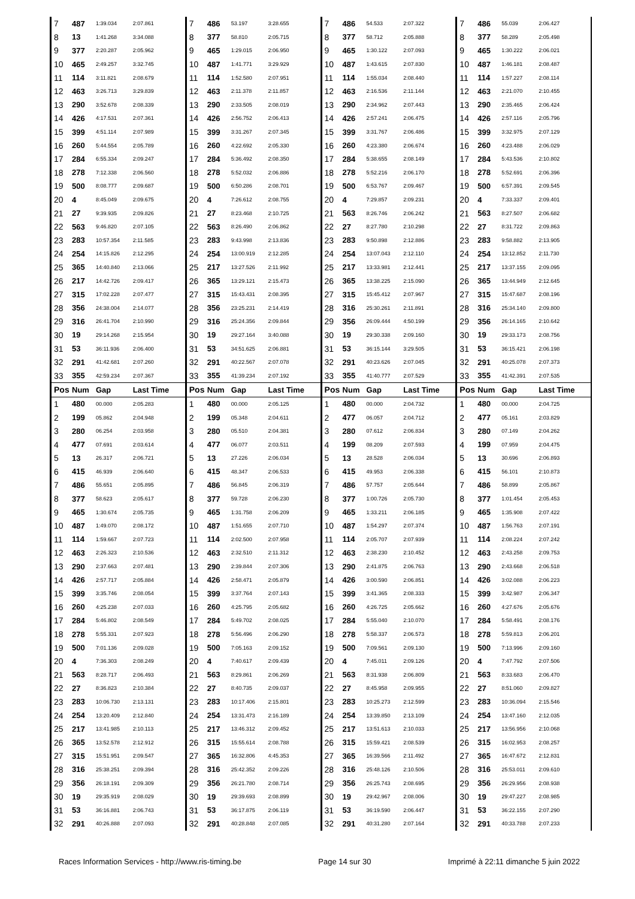| 7 | 487 | 1:39.034 | 2:07.861 | 7 | 486 | 53.197 | 3:28.655 | 7 | 486 | 54.533 | 2:07.322 | 7 | 486 | 55.039 | 2:06.427 |
| 8 | 13 | 1:41.268 | 3:34.088 | 8 | 377 | 58.810 | 2:05.715 | 8 | 377 | 58.712 | 2:05.888 | 8 | 377 | 58.289 | 2:05.498 |
| 9 | 377 | 2:20.287 | 2:05.962 | 9 | 465 | 1:29.015 | 2:06.950 | 9 | 465 | 1:30.122 | 2:07.093 | 9 | 465 | 1:30.222 | 2:06.021 |
| 10 | 465 | 2:49.257 | 3:32.745 | 10 | 487 | 1:41.771 | 3:29.929 | 10 | 487 | 1:43.615 | 2:07.830 | 10 | 487 | 1:46.181 | 2:08.487 |
| 11 | 114 | 3:11.821 | 2:08.679 | 11 | 114 | 1:52.580 | 2:07.951 | 11 | 114 | 1:55.034 | 2:08.440 | 11 | 114 | 1:57.227 | 2:08.114 |
| 12 | 463 | 3:26.713 | 3:29.839 | 12 | 463 | 2:11.378 | 2:11.857 | 12 | 463 | 2:16.536 | 2:11.144 | 12 | 463 | 2:21.070 | 2:10.455 |
| 13 | 290 | 3:52.678 | 2:08.339 | 13 | 290 | 2:33.505 | 2:08.019 | 13 | 290 | 2:34.962 | 2:07.443 | 13 | 290 | 2:35.465 | 2:06.424 |
| 14 | 426 | 4:17.531 | 2:07.361 | 14 | 426 | 2:56.752 | 2:06.413 | 14 | 426 | 2:57.241 | 2:06.475 | 14 | 426 | 2:57.116 | 2:05.796 |
| 15 | 399 | 4:51.114 | 2:07.989 | 15 | 399 | 3:31.267 | 2:07.345 | 15 | 399 | 3:31.767 | 2:06.486 | 15 | 399 | 3:32.975 | 2:07.129 |
| 16 | 260 | 5:44.554 | 2:05.789 | 16 | 260 | 4:22.692 | 2:05.330 | 16 | 260 | 4:23.380 | 2:06.674 | 16 | 260 | 4:23.488 | 2:06.029 |
| 17 | 284 | 6:55.334 | 2:09.247 | 17 | 284 | 5:36.492 | 2:08.350 | 17 | 284 | 5:38.655 | 2:08.149 | 17 | 284 | 5:43.536 | 2:10.802 |
| 18 | 278 | 7:12.338 | 2:06.560 | 18 | 278 | 5:52.032 | 2:06.886 | 18 | 278 | 5:52.216 | 2:06.170 | 18 | 278 | 5:52.691 | 2:06.396 |
| 19 | 500 | 8:08.777 | 2:09.687 | 19 | 500 | 6:50.286 | 2:08.701 | 19 | 500 | 6:53.767 | 2:09.467 | 19 | 500 | 6:57.391 | 2:09.545 |
| 20 | 4 | 8:45.049 | 2:09.675 | 20 | 4 | 7:26.612 | 2:08.755 | 20 | 4 | 7:29.857 | 2:09.231 | 20 | 4 | 7:33.337 | 2:09.401 |
| 21 | 27 | 9:39.935 | 2:09.826 | 21 | 27 | 8:23.468 | 2:10.725 | 21 | 563 | 8:26.746 | 2:06.242 | 21 | 563 | 8:27.507 | 2:06.682 |
| 22 | 563 | 9:46.820 | 2:07.105 | 22 | 563 | 8:26.490 | 2:06.862 | 22 | 27 | 8:27.780 | 2:10.298 | 22 | 27 | 8:31.722 | 2:09.863 |
| 23 | 283 | 10:57.354 | 2:11.585 | 23 | 283 | 9:43.998 | 2:13.836 | 23 | 283 | 9:50.898 | 2:12.886 | 23 | 283 | 9:58.882 | 2:13.905 |
| 24 | 254 | 14:15.826 | 2:12.295 | 24 | 254 | 13:00.919 | 2:12.285 | 24 | 254 | 13:07.043 | 2:12.110 | 24 | 254 | 13:12.852 | 2:11.730 |
| 25 | 365 | 14:40.840 | 2:13.066 | 25 | 217 | 13:27.526 | 2:11.992 | 25 | 217 | 13:33.981 | 2:12.441 | 25 | 217 | 13:37.155 | 2:09.095 |
| 26 | 217 | 14:42.726 | 2:09.417 | 26 | 365 | 13:29.121 | 2:15.473 | 26 | 365 | 13:38.225 | 2:15.090 | 26 | 365 | 13:44.949 | 2:12.645 |
| 27 | 315 | 17:02.228 | 2:07.477 | 27 | 315 | 15:43.431 | 2:08.395 | 27 | 315 | 15:45.412 | 2:07.967 | 27 | 315 | 15:47.687 | 2:08.196 |
| 28 | 356 | 24:38.004 | 2:14.077 | 28 | 356 | 23:25.231 | 2:14.419 | 28 | 316 | 25:30.261 | 2:11.891 | 28 | 316 | 25:34.140 | 2:09.800 |
| 29 | 316 | 26:41.704 | 2:10.990 | 29 | 316 | 25:24.356 | 2:09.844 | 29 | 356 | 26:09.444 | 4:50.199 | 29 | 356 | 26:14.165 | 2:10.642 |
| 30 | 19 | 29:14.268 | 2:15.954 | 30 | 19 | 29:27.164 | 3:40.088 | 30 | 19 | 29:30.338 | 2:09.160 | 30 | 19 | 29:33.173 | 2:08.756 |
| 31 | 53 | 36:11.936 | 2:06.400 | 31 | 53 | 34:51.625 | 2:06.881 | 31 | 53 | 36:15.144 | 3:29.505 | 31 | 53 | 36:15.421 | 2:06.198 |
| 32 | 291 | 41:42.681 | 2:07.260 | 32 | 291 | 40:22.567 | 2:07.078 | 32 | 291 | 40:23.626 | 2:07.045 | 32 | 291 | 40:25.078 | 2:07.373 |
| 33 | 355 | 42:59.234 | 2:07.367 | 33 | 355 | 41:39.234 | 2:07.192 | 33 | 355 | 41:40.777 | 2:07.529 | 33 | 355 | 41:42.391 | 2:07.535 |
| Pos | Num | Gap | Last Time | Pos | Num | Gap | Last Time | Pos | Num | Gap | Last Time | Pos | Num | Gap | Last Time |
| 1 | 480 | 00.000 | 2:05.283 | 1 | 480 | 00.000 | 2:05.125 | 1 | 480 | 00.000 | 2:04.732 | 1 | 480 | 00.000 | 2:04.725 |
| 2 | 199 | 05.862 | 2:04.948 | 2 | 199 | 05.348 | 2:04.611 | 2 | 477 | 06.057 | 2:04.712 | 2 | 477 | 05.161 | 2:03.829 |
| 3 | 280 | 06.254 | 2:03.958 | 3 | 280 | 05.510 | 2:04.381 | 3 | 280 | 07.612 | 2:06.834 | 3 | 280 | 07.149 | 2:04.262 |
| 4 | 477 | 07.691 | 2:03.614 | 4 | 477 | 06.077 | 2:03.511 | 4 | 199 | 08.209 | 2:07.593 | 4 | 199 | 07.959 | 2:04.475 |
| 5 | 13 | 26.317 | 2:06.721 | 5 | 13 | 27.226 | 2:06.034 | 5 | 13 | 28.528 | 2:06.034 | 5 | 13 | 30.696 | 2:06.893 |
| 6 | 415 | 46.939 | 2:06.640 | 6 | 415 | 48.347 | 2:06.533 | 6 | 415 | 49.953 | 2:06.338 | 6 | 415 | 56.101 | 2:10.873 |
| 7 | 486 | 55.651 | 2:05.895 | 7 | 486 | 56.845 | 2:06.319 | 7 | 486 | 57.757 | 2:05.644 | 7 | 486 | 58.899 | 2:05.867 |
| 8 | 377 | 58.623 | 2:05.617 | 8 | 377 | 59.728 | 2:06.230 | 8 | 377 | 1:00.726 | 2:05.730 | 8 | 377 | 1:01.454 | 2:05.453 |
| 9 | 465 | 1:30.674 | 2:05.735 | 9 | 465 | 1:31.758 | 2:06.209 | 9 | 465 | 1:33.211 | 2:06.185 | 9 | 465 | 1:35.908 | 2:07.422 |
| 10 | 487 | 1:49.070 | 2:08.172 | 10 | 487 | 1:51.655 | 2:07.710 | 10 | 487 | 1:54.297 | 2:07.374 | 10 | 487 | 1:56.763 | 2:07.191 |
| 11 | 114 | 1:59.667 | 2:07.723 | 11 | 114 | 2:02.500 | 2:07.958 | 11 | 114 | 2:05.707 | 2:07.939 | 11 | 114 | 2:08.224 | 2:07.242 |
| 12 | 463 | 2:26.323 | 2:10.536 | 12 | 463 | 2:32.510 | 2:11.312 | 12 | 463 | 2:38.230 | 2:10.452 | 12 | 463 | 2:43.258 | 2:09.753 |
| 13 | 290 | 2:37.663 | 2:07.481 | 13 | 290 | 2:39.844 | 2:07.306 | 13 | 290 | 2:41.875 | 2:06.763 | 13 | 290 | 2:43.668 | 2:06.518 |
| 14 | 426 | 2:57.717 | 2:05.884 | 14 | 426 | 2:58.471 | 2:05.879 | 14 | 426 | 3:00.590 | 2:06.851 | 14 | 426 | 3:02.088 | 2:06.223 |
| 15 | 399 | 3:35.746 | 2:08.054 | 15 | 399 | 3:37.764 | 2:07.143 | 15 | 399 | 3:41.365 | 2:08.333 | 15 | 399 | 3:42.987 | 2:06.347 |
| 16 | 260 | 4:25.238 | 2:07.033 | 16 | 260 | 4:25.795 | 2:05.682 | 16 | 260 | 4:26.725 | 2:05.662 | 16 | 260 | 4:27.676 | 2:05.676 |
| 17 | 284 | 5:46.802 | 2:08.549 | 17 | 284 | 5:49.702 | 2:08.025 | 17 | 284 | 5:55.040 | 2:10.070 | 17 | 284 | 5:58.491 | 2:08.176 |
| 18 | 278 | 5:55.331 | 2:07.923 | 18 | 278 | 5:56.496 | 2:06.290 | 18 | 278 | 5:58.337 | 2:06.573 | 18 | 278 | 5:59.813 | 2:06.201 |
| 19 | 500 | 7:01.136 | 2:09.028 | 19 | 500 | 7:05.163 | 2:09.152 | 19 | 500 | 7:09.561 | 2:09.130 | 19 | 500 | 7:13.996 | 2:09.160 |
| 20 | 4 | 7:36.303 | 2:08.249 | 20 | 4 | 7:40.617 | 2:09.439 | 20 | 4 | 7:45.011 | 2:09.126 | 20 | 4 | 7:47.792 | 2:07.506 |
| 21 | 563 | 8:28.717 | 2:06.493 | 21 | 563 | 8:29.861 | 2:06.269 | 21 | 563 | 8:31.938 | 2:06.809 | 21 | 563 | 8:33.683 | 2:06.470 |
| 22 | 27 | 8:36.823 | 2:10.384 | 22 | 27 | 8:40.735 | 2:09.037 | 22 | 27 | 8:45.958 | 2:09.955 | 22 | 27 | 8:51.060 | 2:09.827 |
| 23 | 283 | 10:06.730 | 2:13.131 | 23 | 283 | 10:17.406 | 2:15.801 | 23 | 283 | 10:25.273 | 2:12.599 | 23 | 283 | 10:36.094 | 2:15.546 |
| 24 | 254 | 13:20.409 | 2:12.840 | 24 | 254 | 13:31.473 | 2:16.189 | 24 | 254 | 13:39.850 | 2:13.109 | 24 | 254 | 13:47.160 | 2:12.035 |
| 25 | 217 | 13:41.985 | 2:10.113 | 25 | 217 | 13:46.312 | 2:09.452 | 25 | 217 | 13:51.613 | 2:10.033 | 25 | 217 | 13:56.956 | 2:10.068 |
| 26 | 365 | 13:52.578 | 2:12.912 | 26 | 315 | 15:55.614 | 2:08.788 | 26 | 315 | 15:59.421 | 2:08.539 | 26 | 315 | 16:02.953 | 2:08.257 |
| 27 | 315 | 15:51.951 | 2:09.547 | 27 | 365 | 16:32.806 | 4:45.353 | 27 | 365 | 16:39.566 | 2:11.492 | 27 | 365 | 16:47.672 | 2:12.831 |
| 28 | 316 | 25:38.251 | 2:09.394 | 28 | 316 | 25:42.352 | 2:09.226 | 28 | 316 | 25:48.126 | 2:10.506 | 28 | 316 | 25:53.011 | 2:09.610 |
| 29 | 356 | 26:18.191 | 2:09.309 | 29 | 356 | 26:21.780 | 2:08.714 | 29 | 356 | 26:25.743 | 2:08.695 | 29 | 356 | 26:29.956 | 2:08.938 |
| 30 | 19 | 29:35.919 | 2:08.029 | 30 | 19 | 29:39.693 | 2:08.899 | 30 | 19 | 29:42.967 | 2:08.006 | 30 | 19 | 29:47.227 | 2:08.985 |
| 31 | 53 | 36:16.881 | 2:06.743 | 31 | 53 | 36:17.875 | 2:06.119 | 31 | 53 | 36:19.590 | 2:06.447 | 31 | 53 | 36:22.155 | 2:07.290 |
| 32 | 291 | 40:26.888 | 2:07.093 | 32 | 291 | 40:28.848 | 2:07.085 | 32 | 291 | 40:31.280 | 2:07.164 | 32 | 291 | 40:33.788 | 2:07.233 |
Races Information Services - http://www.ris-timing.be Page 14 sur 30 Imprimé à 22:11 dimanche 5 juin 2022